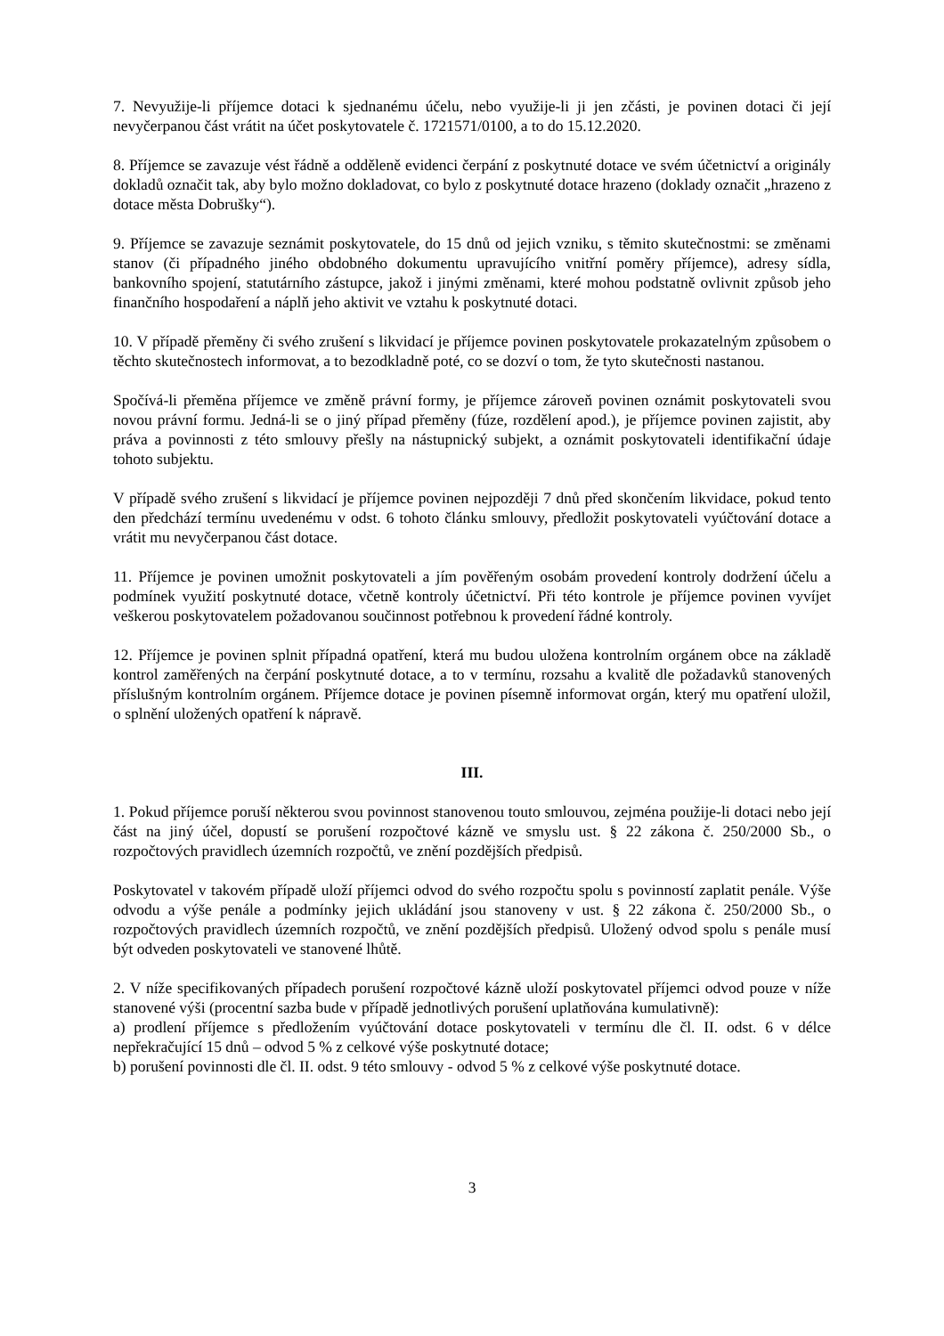7. Nevyužije-li příjemce dotaci k sjednanému účelu, nebo využije-li ji jen zčásti, je povinen dotaci či její nevyčerpanou část vrátit na účet poskytovatele č. 1721571/0100, a to do 15.12.2020.
8. Příjemce se zavazuje vést řádně a odděleně evidenci čerpání z poskytnuté dotace ve svém účetnictví a originály dokladů označit tak, aby bylo možno dokladovat, co bylo z poskytnuté dotace hrazeno (doklady označit „hrazeno z dotace města Dobrušky“).
9. Příjemce se zavazuje seznámit poskytovatele, do 15 dnů od jejich vzniku, s těmito skutečnostmi: se změnami stanov (či případného jiného obdobného dokumentu upravujícího vnitřní poměry příjemce), adresy sídla, bankovního spojení, statutárního zástupce, jakož i jinými změnami, které mohou podstatně ovlivnit způsob jeho finančního hospodaření a náplň jeho aktivit ve vztahu k poskytnuté dotaci.
10. V případě přeměny či svého zrušení s likvidací je příjemce povinen poskytovatele prokazatelným způsobem o těchto skutečnostech informovat, a to bezodkladně poté, co se dozví o tom, že tyto skutečnosti nastanou.
Spočívá-li přeměna příjemce ve změně právní formy, je příjemce zároveň povinen oznámit poskytovateli svou novou právní formu. Jedná-li se o jiný případ přeměny (fúze, rozdělení apod.), je příjemce povinen zajistit, aby práva a povinnosti z této smlouvy přešly na nástupnický subjekt, a oznámit poskytovateli identifikační údaje tohoto subjektu.
V případě svého zrušení s likvidací je příjemce povinen nejpozději 7 dnů před skončením likvidace, pokud tento den předchází termínu uvedenému v odst. 6 tohoto článku smlouvy, předložit poskytovateli vyúčtování dotace a vrátit mu nevyčerpanou část dotace.
11. Příjemce je povinen umožnit poskytovateli a jím pověřeným osobám provedení kontroly dodržení účelu a podmínek využití poskytnuté dotace, včetně kontroly účetnictví. Při této kontrole je příjemce povinen vyvíjet veškerou poskytovatelem požadovanou součinnost potřebnou k provedení řádné kontroly.
12. Příjemce je povinen splnit případná opatření, která mu budou uložena kontrolním orgánem obce na základě kontrol zaměřených na čerpání poskytnuté dotace, a to v termínu, rozsahu a kvalitě dle požadavků stanovených příslušným kontrolním orgánem. Příjemce dotace je povinen písemně informovat orgán, který mu opatření uložil, o splnění uložených opatření k nápravě.
III.
1. Pokud příjemce poruší některou svou povinnost stanovenou touto smlouvou, zejména použije-li dotaci nebo její část na jiný účel, dopustí se porušení rozpočtové kázně ve smyslu ust. § 22 zákona č. 250/2000 Sb., o rozpočtových pravidlech územních rozpočtů, ve znění pozdějších předpisů.
Poskytovatel v takovém případě uloží příjemci odvod do svého rozpočtu spolu s povinností zaplatit penále. Výše odvodu a výše penále a podmínky jejich ukládání jsou stanoveny v ust. § 22 zákona č. 250/2000 Sb., o rozpočtových pravidlech územních rozpočtů, ve znění pozdějších předpisů. Uložený odvod spolu s penále musí být odveden poskytovateli ve stanovené lhůtě.
2. V níže specifikovaných případech porušení rozpočtové kázně uloží poskytovatel příjemci odvod pouze v níže stanovené výši (procentní sazba bude v případě jednotlivých porušení uplatňována kumulativně):
a) prodlení příjemce s předložením vyúčtování dotace poskytovateli v termínu dle čl. II. odst. 6 v délce nepřekračující 15 dnů – odvod 5 % z celkové výše poskytnuté dotace;
b) porušení povinnosti dle čl. II. odst. 9 této smlouvy - odvod 5 % z celkové výše poskytnuté dotace.
3